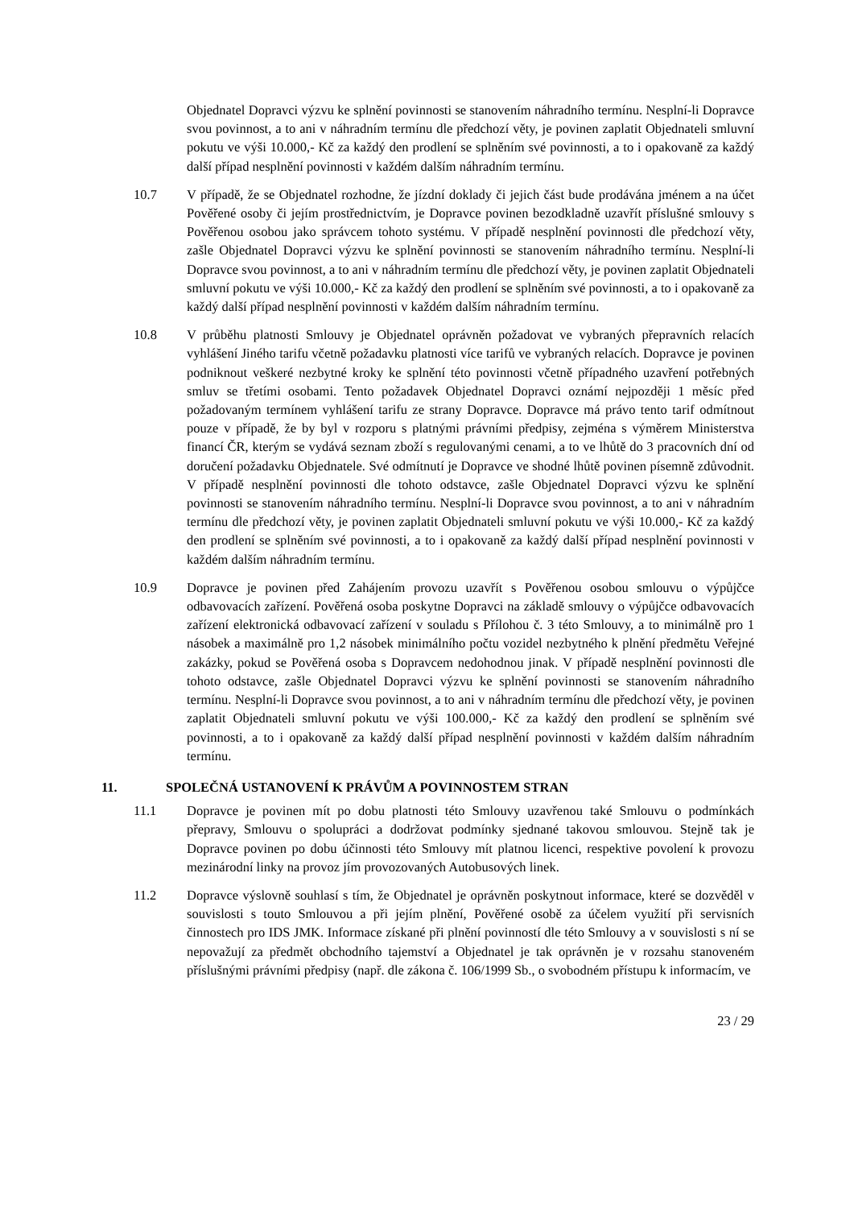Objednatel Dopravci výzvu ke splnění povinnosti se stanovením náhradního termínu. Nesplní-li Dopravce svou povinnost, a to ani v náhradním termínu dle předchozí věty, je povinen zaplatit Objednateli smluvní pokutu ve výši 10.000,- Kč za každý den prodlení se splněním své povinnosti, a to i opakovaně za každý další případ nesplnění povinnosti v každém dalším náhradním termínu.
10.7 V případě, že se Objednatel rozhodne, že jízdní doklady či jejich část bude prodávána jménem a na účet Pověřené osoby či jejím prostřednictvím, je Dopravce povinen bezodkladně uzavřít příslušné smlouvy s Pověřenou osobou jako správcem tohoto systému. V případě nesplnění povinnosti dle předchozí věty, zašle Objednatel Dopravci výzvu ke splnění povinnosti se stanovením náhradního termínu. Nesplní-li Dopravce svou povinnost, a to ani v náhradním termínu dle předchozí věty, je povinen zaplatit Objednateli smluvní pokutu ve výši 10.000,- Kč za každý den prodlení se splněním své povinnosti, a to i opakovaně za každý další případ nesplnění povinnosti v každém dalším náhradním termínu.
10.8 V průběhu platnosti Smlouvy je Objednatel oprávněn požadovat ve vybraných přepravních relacích vyhlášení Jiného tarifu včetně požadavku platnosti více tarifů ve vybraných relacích. Dopravce je povinen podniknout veškeré nezbytné kroky ke splnění této povinnosti včetně případného uzavření potřebných smluv se třetími osobami. Tento požadavek Objednatel Dopravci oznámí nejpozději 1 měsíc před požadovaným termínem vyhlášení tarifu ze strany Dopravce. Dopravce má právo tento tarif odmítnout pouze v případě, že by byl v rozporu s platnými právními předpisy, zejména s výměrem Ministerstva financí ČR, kterým se vydává seznam zboží s regulovanými cenami, a to ve lhůtě do 3 pracovních dní od doručení požadavku Objednatele. Své odmítnutí je Dopravce ve shodné lhůtě povinen písemně zdůvodnit. V případě nesplnění povinnosti dle tohoto odstavce, zašle Objednatel Dopravci výzvu ke splnění povinnosti se stanovením náhradního termínu. Nesplní-li Dopravce svou povinnost, a to ani v náhradním termínu dle předchozí věty, je povinen zaplatit Objednateli smluvní pokutu ve výši 10.000,- Kč za každý den prodlení se splněním své povinnosti, a to i opakovaně za každý další případ nesplnění povinnosti v každém dalším náhradním termínu.
10.9 Dopravce je povinen před Zahájením provozu uzavřít s Pověřenou osobou smlouvu o výpůjčce odbavovacích zařízení. Pověřená osoba poskytne Dopravci na základě smlouvy o výpůjčce odbavovacích zařízení elektronická odbavovací zařízení v souladu s Přílohou č. 3 této Smlouvy, a to minimálně pro 1 násobek a maximálně pro 1,2 násobek minimálního počtu vozidel nezbytného k plnění předmětu Veřejné zakázky, pokud se Pověřená osoba s Dopravcem nedohodnou jinak. V případě nesplnění povinnosti dle tohoto odstavce, zašle Objednatel Dopravci výzvu ke splnění povinnosti se stanovením náhradního termínu. Nesplní-li Dopravce svou povinnost, a to ani v náhradním termínu dle předchozí věty, je povinen zaplatit Objednateli smluvní pokutu ve výši 100.000,- Kč za každý den prodlení se splněním své povinnosti, a to i opakovaně za každý další případ nesplnění povinnosti v každém dalším náhradním termínu.
11. SPOLEČNÁ USTANOVENÍ K PRÁVŮM A POVINNOSTEM STRAN
11.1 Dopravce je povinen mít po dobu platnosti této Smlouvy uzavřenou také Smlouvu o podmínkách přepravy, Smlouvu o spolupráci a dodržovat podmínky sjednané takovou smlouvou. Stejně tak je Dopravce povinen po dobu účinnosti této Smlouvy mít platnou licenci, respektive povolení k provozu mezinárodní linky na provoz jím provozovaných Autobusových linek.
11.2 Dopravce výslovně souhlasí s tím, že Objednatel je oprávněn poskytnout informace, které se dozvěděl v souvislosti s touto Smlouvou a při jejím plnění, Pověřené osobě za účelem využití při servisních činnostech pro IDS JMK. Informace získané při plnění povinností dle této Smlouvy a v souvislosti s ní se nepovažují za předmět obchodního tajemství a Objednatel je tak oprávněn je v rozsahu stanoveném příslušnými právními předpisy (např. dle zákona č. 106/1999 Sb., o svobodném přístupu k informacím, ve
23 / 29